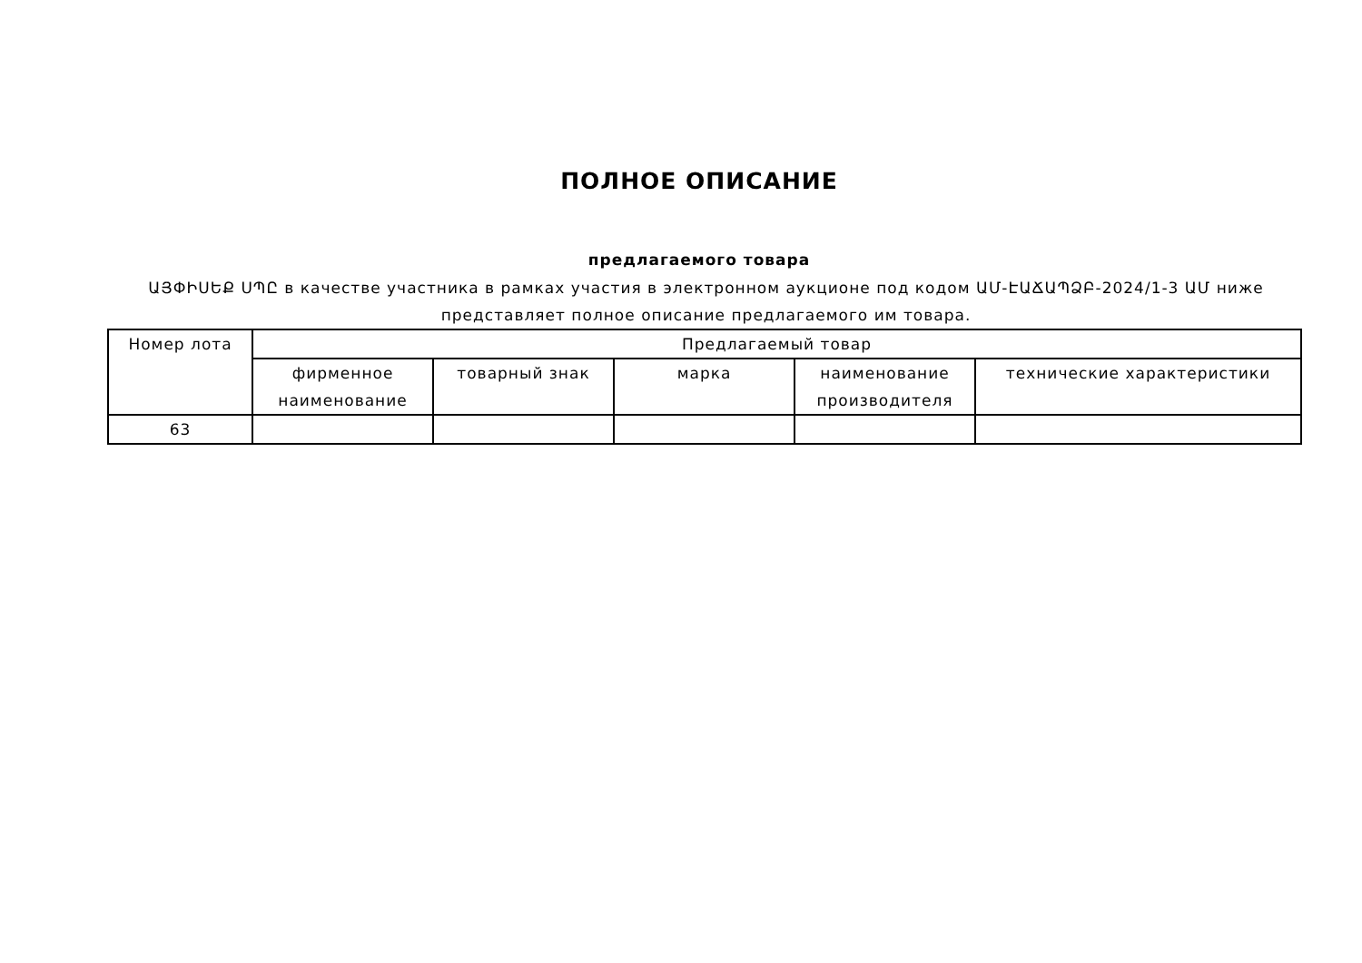ПОЛНОЕ ОПИСАНИЕ
предлагаемого товара
ԱՅՓԻՍԵՔ ՍՊԸ в качестве участника в рамках участия в электронном аукционе под кодом ԱՄ-ԷԱՃԱՊՁԲ-2024/1-3 ԱՄ ниже представляет полное описание предлагаемого им товара.
| Номер лота | Предлагаемый товар | | | | |
| --- | --- | --- | --- | --- | --- |
| | фирменное наименование | товарный знак | марка | наименование производителя | технические характеристики |
| 63 | | | | | |